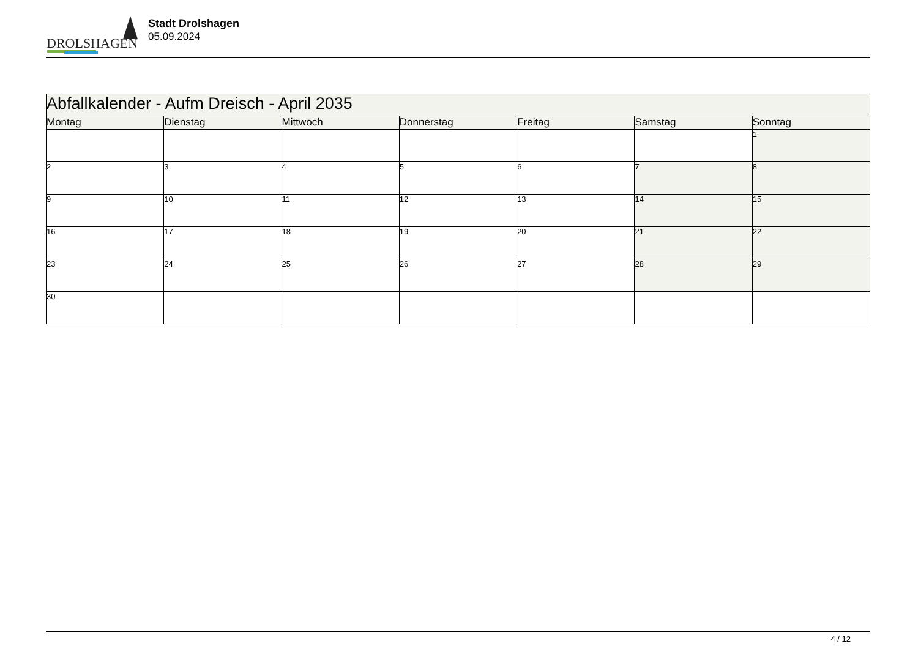DROLSHAGEN
Stadt Drolshagen
05.09.2024
| Abfallkalender - Aufm Dreisch - April 2035 | | | | | | |
| Montag | Dienstag | Mittwoch | Donnerstag | Freitag | Samstag | Sonntag |
| | | | | | | 1 |
| 2 | 3 | 4 | 5 | 6 | 7 | 8 |
| 9 | 10 | 11 | 12 | 13 | 14 | 15 |
| 16 | 17 | 18 | 19 | 20 | 21 | 22 |
| 23 | 24 | 25 | 26 | 27 | 28 | 29 |
| 30 | | | | | | |
4 / 12